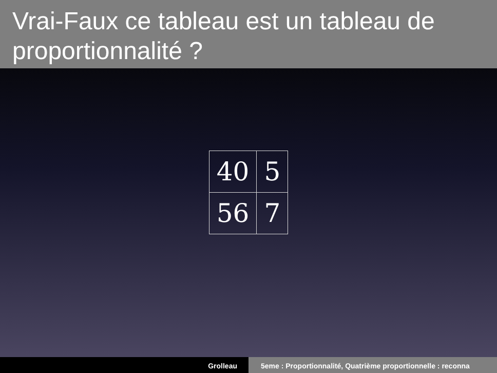Vrai-Faux ce tableau est un tableau de proportionnalité ?
| 40 | 5 |
| 56 | 7 |
Grolleau 5eme : Proportionnalité, Quatrième proportionnelle : reconna